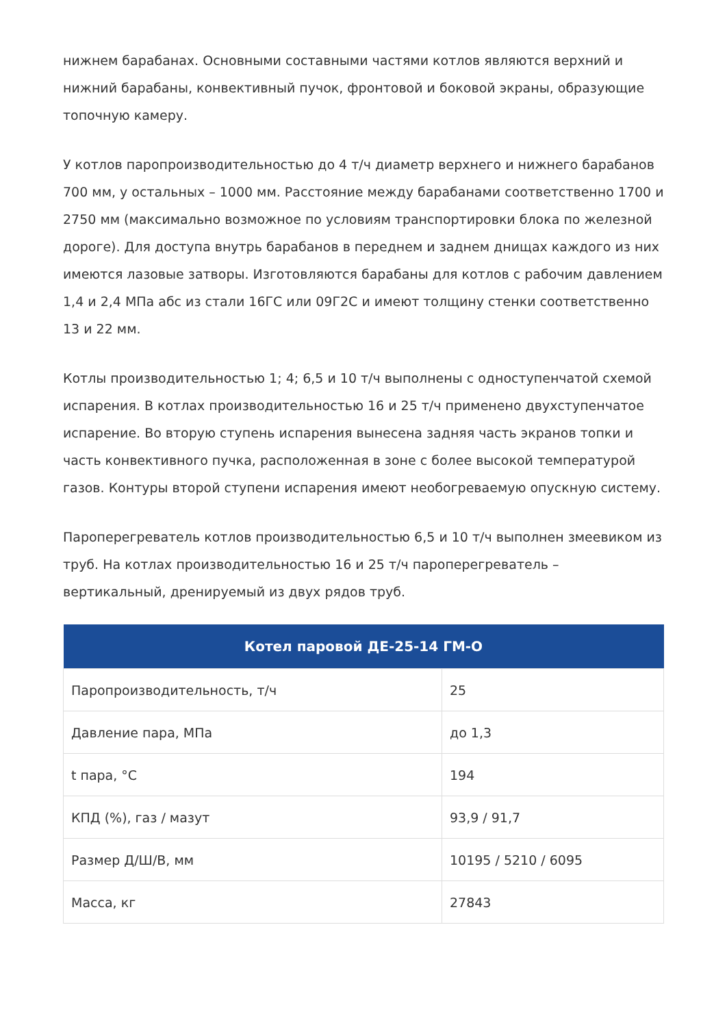нижнем барабанах. Основными составными частями котлов являются верхний и нижний барабаны, конвективный пучок, фронтовой и боковой экраны, образующие топочную камеру.
У котлов паропроизводительностью до 4 т/ч диаметр верхнего и нижнего барабанов 700 мм, у остальных – 1000 мм. Расстояние между барабанами соответственно 1700 и 2750 мм (максимально возможное по условиям транспортировки блока по железной дороге). Для доступа внутрь барабанов в переднем и заднем днищах каждого из них имеются лазовые затворы. Изготовляются барабаны для котлов с рабочим давлением 1,4 и 2,4 МПа абс из стали 16ГС или 09Г2С и имеют толщину стенки соответственно 13 и 22 мм.
Котлы производительностью 1; 4; 6,5 и 10 т/ч выполнены с одноступенчатой схемой испарения. В котлах производительностью 16 и 25 т/ч применено двухступенчатое испарение. Во вторую ступень испарения вынесена задняя часть экранов топки и часть конвективного пучка, расположенная в зоне с более высокой температурой газов. Контуры второй ступени испарения имеют необогреваемую опускную систему.
Пароперегреватель котлов производительностью 6,5 и 10 т/ч выполнен змеевиком из труб. На котлах производительностью 16 и 25 т/ч пароперегреватель – вертикальный, дренируемый из двух рядов труб.
| Котел паровой ДЕ-25-14 ГМ-О | |
| --- | --- |
| Паропроизводительность, т/ч | 25 |
| Давление пара, МПа | до 1,3 |
| t пара, °С | 194 |
| КПД (%), газ / мазут | 93,9 / 91,7 |
| Размер Д/Ш/В, мм | 10195 / 5210 / 6095 |
| Масса, кг | 27843 |